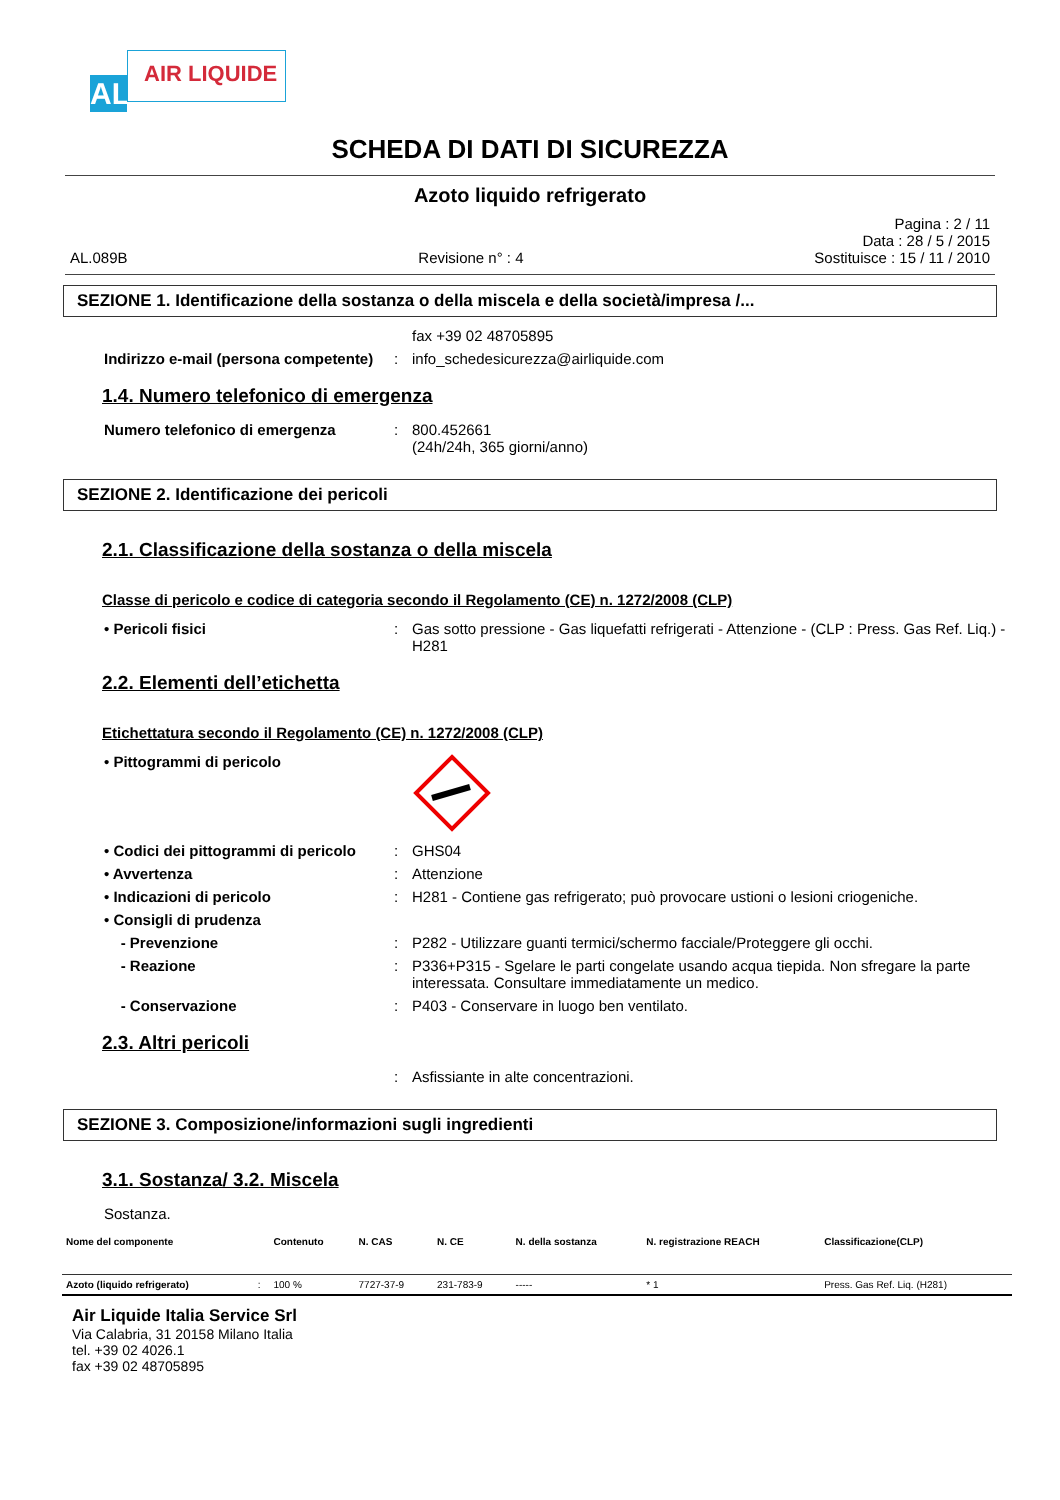AL
AIR LIQUIDE
SCHEDA DI DATI DI SICUREZZA
Azoto liquido refrigerato
Pagina : 2 / 11
Data : 28 / 5 / 2015
AL.089B Revisione n° : 4 Sostituisce : 15 / 11 / 2010
SEZIONE 1. Identificazione della sostanza o della miscela e della società/impresa /...
fax +39 02 48705895
Indirizzo e-mail (persona competente)
: info_schedesicurezza@airliquide.com
1.4. Numero telefonico di emergenza
Numero telefonico di emergenza : 800.452661
(24h/24h, 365 giorni/anno)
SEZIONE 2. Identificazione dei pericoli
2.1. Classificazione della sostanza o della miscela
Classe di pericolo e codice di categoria secondo il Regolamento (CE) n. 1272/2008 (CLP)
• Pericoli fisici : Gas sotto pressione - Gas liquefatti refrigerati - Attenzione - (CLP : Press. Gas Ref. Liq.) - H281
2.2. Elementi dell’etichetta
Etichettatura secondo il Regolamento (CE) n. 1272/2008 (CLP)
• Pittogrammi di pericolo
• Codici dei pittogrammi di pericolo
: GHS04
• Avvertenza : Attenzione
• Indicazioni di pericolo : H281 - Contiene gas refrigerato; può provocare ustioni o lesioni criogeniche.
• Consigli di prudenza
- Prevenzione : P282 - Utilizzare guanti termici/schermo facciale/Proteggere gli occhi.
- Reazione : P336+P315 - Sgelare le parti congelate usando acqua tiepida. Non sfregare la parte interessata. Consultare immediatamente un medico.
- Conservazione : P403 - Conservare in luogo ben ventilato.
2.3. Altri pericoli
: Asfissiante in alte concentrazioni.
SEZIONE 3. Composizione/informazioni sugli ingredienti
3.1. Sostanza/ 3.2. Miscela
Sostanza.
| Nome del componente | | Contenuto | N. CAS | N. CE | N. della sostanza | N. registrazione REACH | Classificazione(CLP) |
| --- | --- | --- | --- | --- | --- | --- | --- |
| Azoto (liquido refrigerato) | : | 100 % | 7727-37-9 | 231-783-9 | ----- | * 1 | Press. Gas Ref. Liq. (H281) |
Air Liquide Italia Service Srl
Via Calabria, 31 20158 Milano Italia
tel. +39 02 4026.1
fax +39 02 48705895